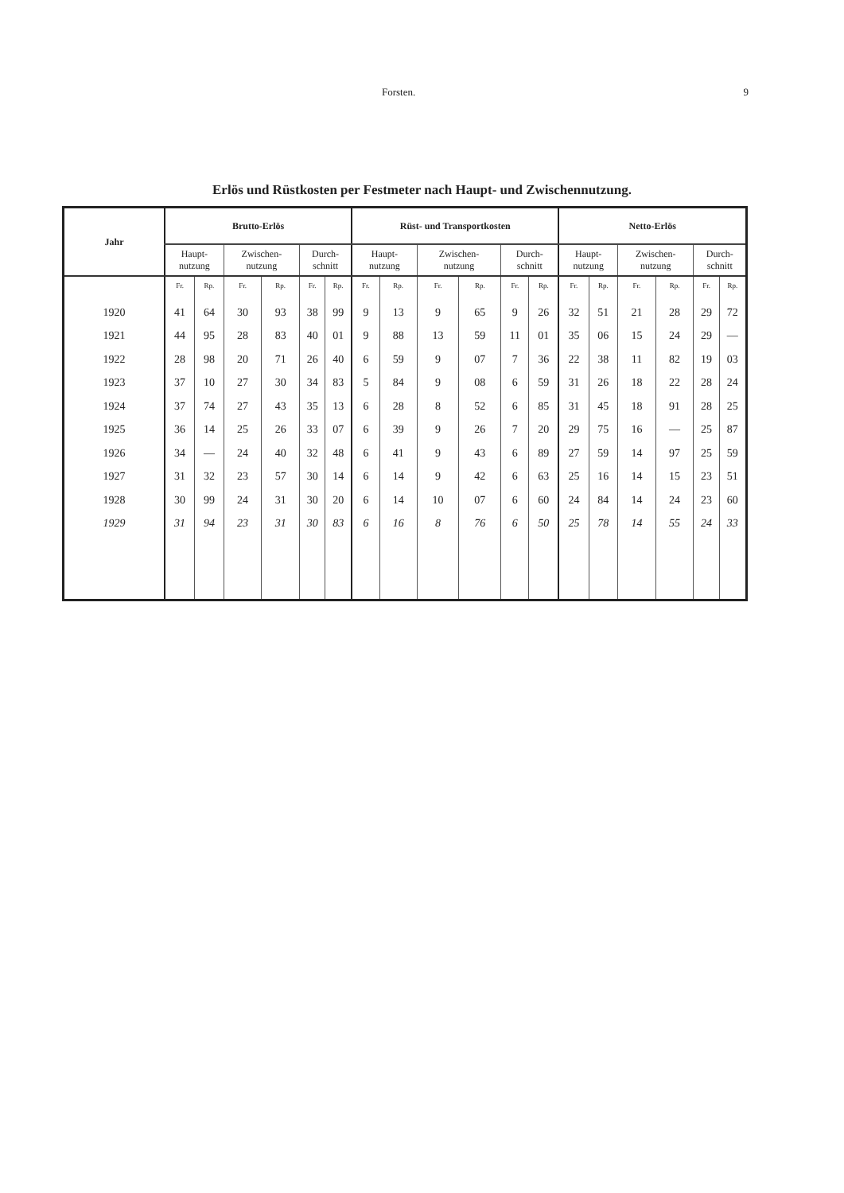Forsten. 9
Erlös und Rüstkosten per Festmeter nach Haupt- und Zwischennutzung.
| Jahr | Brutto-Erlös | | | | | | Rüst- und Transportkosten | | | | | | Netto-Erlös | | | | | |
| --- | --- | --- | --- | --- | --- | --- | --- | --- | --- | --- | --- | --- | --- | --- | --- | --- | --- | --- |
| | Haupt- nutzung | | Zwischen- nutzung | | Durch- schnitt | | Haupt- nutzung | | Zwischen- nutzung | | Durch- schnitt | | Haupt- nutzung | | Zwischen- nutzung | | Durch- schnitt | |
| | Fr. | Rp. | Fr. | Rp. | Fr. | Rp. | Fr. | Rp. | Fr. | Rp. | Fr. | Rp. | Fr. | Rp. | Fr. | Rp. | Fr. | Rp. |
| 1920 | 41 | 64 | 30 | 93 | 38 | 99 | 9 | 13 | 9 | 65 | 9 | 26 | 32 | 51 | 21 | 28 | 29 | 72 |
| 1921 | 44 | 95 | 28 | 83 | 40 | 01 | 9 | 88 | 13 | 59 | 11 | 01 | 35 | 06 | 15 | 24 | 29 | — |
| 1922 | 28 | 98 | 20 | 71 | 26 | 40 | 6 | 59 | 9 | 07 | 7 | 36 | 22 | 38 | 11 | 82 | 19 | 03 |
| 1923 | 37 | 10 | 27 | 30 | 34 | 83 | 5 | 84 | 9 | 08 | 6 | 59 | 31 | 26 | 18 | 22 | 28 | 24 |
| 1924 | 37 | 74 | 27 | 43 | 35 | 13 | 6 | 28 | 8 | 52 | 6 | 85 | 31 | 45 | 18 | 91 | 28 | 25 |
| 1925 | 36 | 14 | 25 | 26 | 33 | 07 | 6 | 39 | 9 | 26 | 7 | 20 | 29 | 75 | 16 | — | 25 | 87 |
| 1926 | 34 | — | 24 | 40 | 32 | 48 | 6 | 41 | 9 | 43 | 6 | 89 | 27 | 59 | 14 | 97 | 25 | 59 |
| 1927 | 31 | 32 | 23 | 57 | 30 | 14 | 6 | 14 | 9 | 42 | 6 | 63 | 25 | 16 | 14 | 15 | 23 | 51 |
| 1928 | 30 | 99 | 24 | 31 | 30 | 20 | 6 | 14 | 10 | 07 | 6 | 60 | 24 | 84 | 14 | 24 | 23 | 60 |
| 1929 | 31 | 94 | 23 | 31 | 30 | 83 | 6 | 16 | 8 | 76 | 6 | 50 | 25 | 78 | 14 | 55 | 24 | 33 |